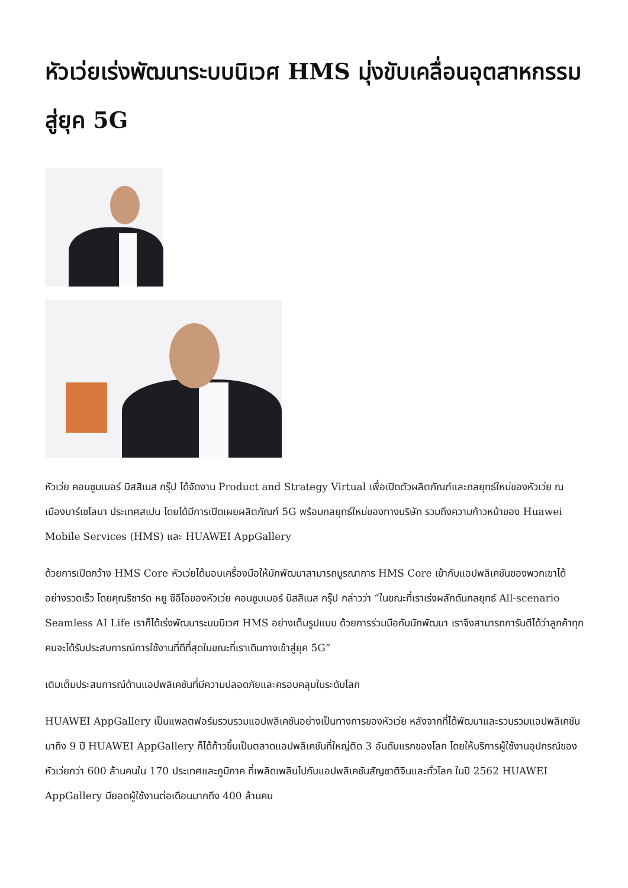หัวเว่ยเร่งพัฒนาระบบนิเวศ HMS มุ่งขับเคลื่อนอุตสาหกรรมสู่ยุค 5G
หัวเว่ย คอนซูมเมอร์ บิสสิเนส กรุ๊ป ได้จัดงาน Product and Strategy Virtual เพื่อเปิดตัวผลิตภัณฑ์และกลยุทธ์ใหม่ของหัวเว่ย ณ เมืองบาร์เซโลนา ประเทศสเปน โดยได้มีการเปิดเผยผลิตภัณฑ์ 5G พร้อมกลยุทธ์ใหม่ของทางบริษัท รวมถึงความก้าวหน้าของ Huawei Mobile Services (HMS) และ HUAWEI AppGallery
ด้วยการเปิดกว้าง HMS Core หัวเว่ยได้มอบเครื่องมือให้นักพัฒนาสามารถบูรณาการ HMS Core เข้ากับแอปพลิเคชันของพวกเขาได้อย่างรวดเร็ว โดยคุณริชาร์ด หยู ซีอีโอของหัวเว่ย คอนซูมเมอร์ บิสสิเนส กรุ๊ป กล่าวว่า “ในขณะที่เราเร่งผลักดันกลยุทธ์ All-scenario Seamless AI Life เราก็ได้เร่งพัฒนาระบบนิเวศ HMS อย่างเต็มรูปแบบ ด้วยการร่วมมือกับนักพัฒนา เราจึงสามารถการันตีได้ว่าลูกค้าทุกคนจะได้รับประสบการณ์การใช้งานที่ดีที่สุดในขณะที่เราเดินทางเข้าสู่ยุค 5G”
เติมเต็มประสบการณ์ด้านแอปพลิเคชันที่มีความปลอดภัยและครอบคลุมในระดับโลก
HUAWEI AppGallery เป็นแพลตฟอร์มรวบรวมแอปพลิเคชันอย่างเป็นทางการของหัวเว่ย หลังจากที่ได้พัฒนาและรวบรวมแอปพลิเคชันมาถึง 9 ปี HUAWEI AppGallery ก็ได้ก้าวขึ้นเป็นตลาดแอปพลิเคชันที่ใหญ่ติด 3 อันดับแรกของโลก โดยให้บริการผู้ใช้งานอุปกรณ์ของหัวเว่ยกว่า 600 ล้านคนใน 170 ประเทศและภูมิภาค ที่เพลิดเพลินไปกับแอปพลิเคชันสัญชาติจีนและทั่วโลก ในปี 2562 HUAWEI AppGallery มียอดผู้ใช้งานต่อเดือนมากถึง 400 ล้านคน